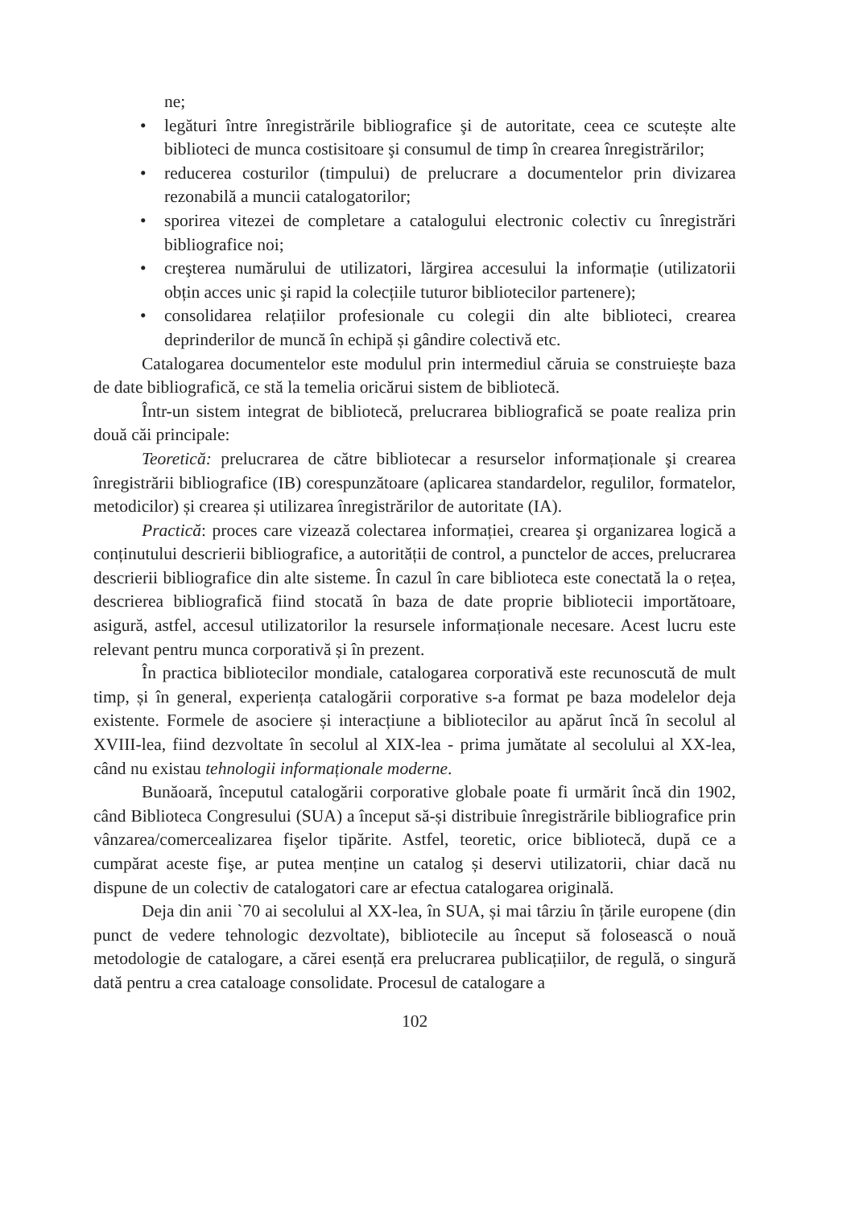ne;
• legături între înregistrările bibliografice şi de autoritate, ceea ce scutește alte biblioteci de munca costisitoare şi consumul de timp în crearea înregistrărilor;
• reducerea costurilor (timpului) de prelucrare a documentelor prin divizarea rezonabilă a muncii catalogatorilor;
• sporirea vitezei de completare a catalogului electronic colectiv cu înregistrări bibliografice noi;
• creşterea numărului de utilizatori, lărgirea accesului la informație (utilizatorii obțin acces unic şi rapid la colecțiile tuturor bibliotecilor partenere);
• consolidarea relațiilor profesionale cu colegii din alte biblioteci, crearea deprinderilor de muncă în echipă și gândire colectivă etc.
Catalogarea documentelor este modulul prin intermediul căruia se construiește baza de date bibliografică, ce stă la temelia oricărui sistem de bibliotecă.
Într-un sistem integrat de bibliotecă, prelucrarea bibliografică se poate realiza prin două căi principale:
Teoretică: prelucrarea de către bibliotecar a resurselor informaționale şi crearea înregistrării bibliografice (IB) corespunzătoare (aplicarea standardelor, regulilor, formatelor, metodicilor) și crearea și utilizarea înregistrărilor de autoritate (IA).
Practică: proces care vizează colectarea informației, crearea şi organizarea logică a conținutului descrierii bibliografice, a autorității de control, a punctelor de acces, prelucrarea descrierii bibliografice din alte sisteme. În cazul în care biblioteca este conectată la o rețea, descrierea bibliografică fiind stocată în baza de date proprie bibliotecii importătoare, asigură, astfel, accesul utilizatorilor la resursele informaționale necesare. Acest lucru este relevant pentru munca corporativă și în prezent.
În practica bibliotecilor mondiale, catalogarea corporativă este recunoscută de mult timp, și în general, experiența catalogării corporative s-a format pe baza modelelor deja existente. Formele de asociere și interacțiune a bibliotecilor au apărut încă în secolul al XVIII-lea, fiind dezvoltate în secolul al XIX-lea - prima jumătate al secolului al XX-lea, când nu existau tehnologii informaționale moderne.
Bunăoară, începutul catalogării corporative globale poate fi urmărit încă din 1902, când Biblioteca Congresului (SUA) a început să-și distribuie înregistrările bibliografice prin vânzarea/comercealizarea fişelor tipărite. Astfel, teoretic, orice bibliotecă, după ce a cumpărat aceste fişe, ar putea menține un catalog și deservi utilizatorii, chiar dacă nu dispune de un colectiv de catalogatori care ar efectua catalogarea originală.
Deja din anii `70 ai secolului al XX-lea, în SUA, și mai târziu în țările europene (din punct de vedere tehnologic dezvoltate), bibliotecile au început să folosească o nouă metodologie de catalogare, a cărei esență era prelucrarea publicațiilor, de regulă, o singură dată pentru a crea cataloage consolidate. Procesul de catalogare a
102